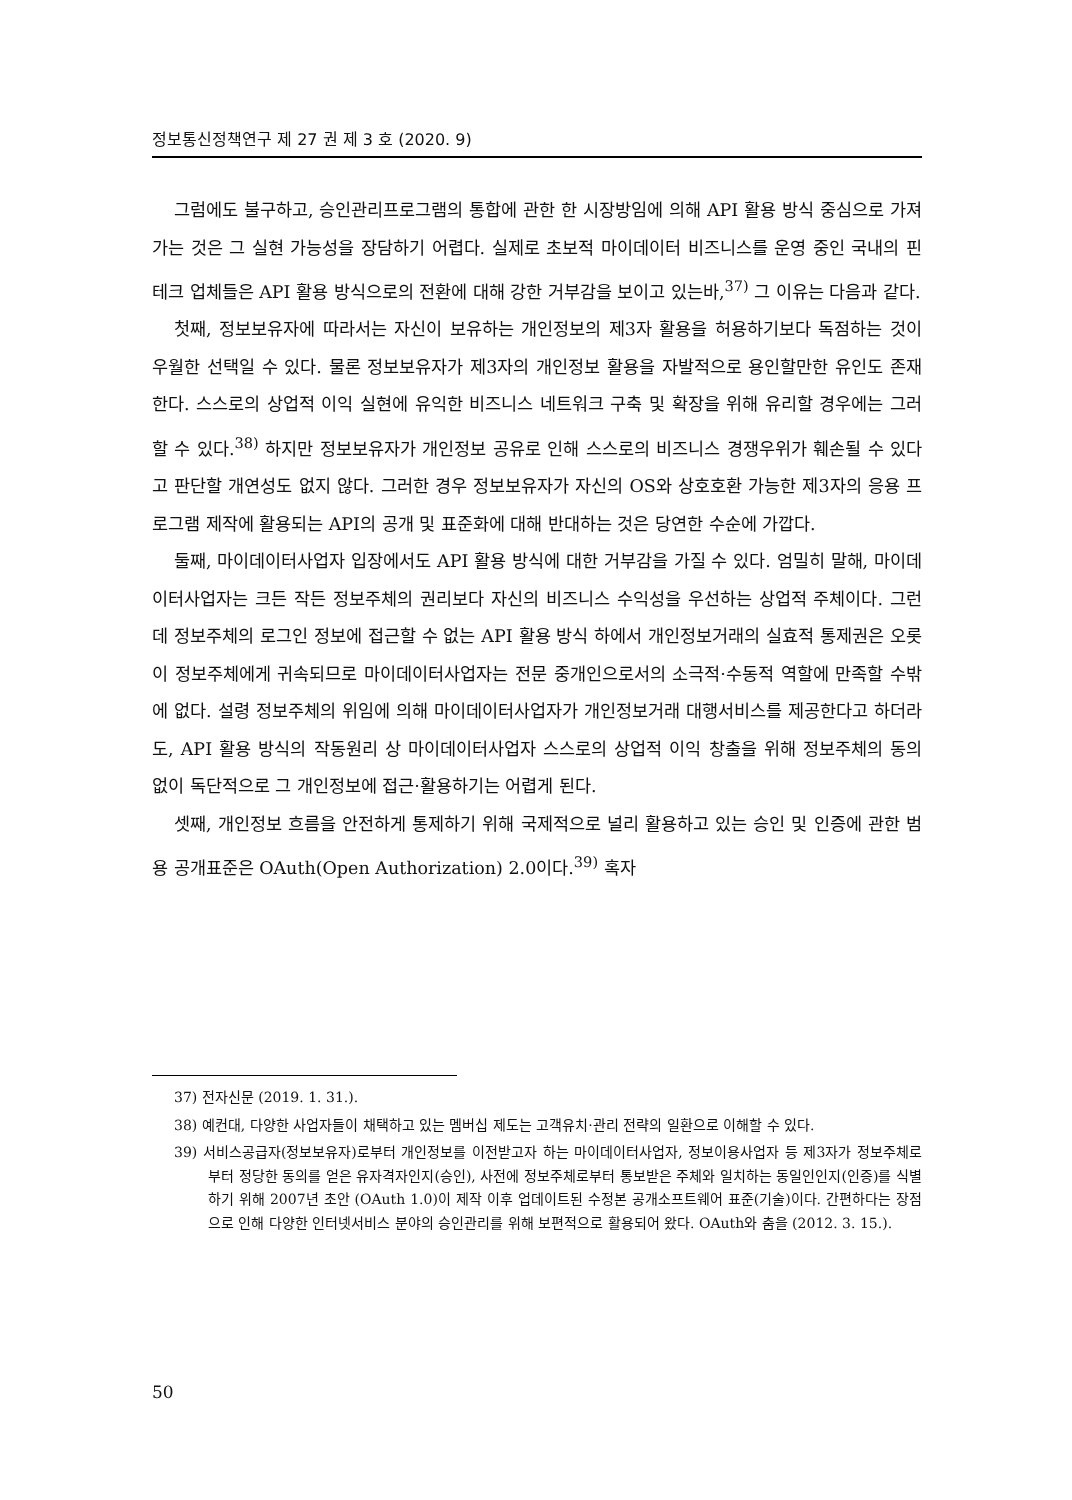정보통신정책연구 제 27 권 제 3 호 (2020. 9)
그럼에도 불구하고, 승인관리프로그램의 통합에 관한 한 시장방임에 의해 API 활용 방식 중심으로 가져가는 것은 그 실현 가능성을 장담하기 어렵다. 실제로 초보적 마이데이터 비즈니스를 운영 중인 국내의 핀테크 업체들은 API 활용 방식으로의 전환에 대해 강한 거부감을 보이고 있는바,<sup>37)</sup> 그 이유는 다음과 같다.
첫째, 정보보유자에 따라서는 자신이 보유하는 개인정보의 제3자 활용을 허용하기보다 독점하는 것이 우월한 선택일 수 있다. 물론 정보보유자가 제3자의 개인정보 활용을 자발적으로 용인할만한 유인도 존재한다. 스스로의 상업적 이익 실현에 유익한 비즈니스 네트워크 구축 및 확장을 위해 유리할 경우에는 그러할 수 있다.<sup>38)</sup> 하지만 정보보유자가 개인정보 공유로 인해 스스로의 비즈니스 경쟁우위가 훼손될 수 있다고 판단할 개연성도 없지 않다. 그러한 경우 정보보유자가 자신의 OS와 상호호환 가능한 제3자의 응용 프로그램 제작에 활용되는 API의 공개 및 표준화에 대해 반대하는 것은 당연한 수순에 가깝다.
둘째, 마이데이터사업자 입장에서도 API 활용 방식에 대한 거부감을 가질 수 있다. 엄밀히 말해, 마이데이터사업자는 크든 작든 정보주체의 권리보다 자신의 비즈니스 수익성을 우선하는 상업적 주체이다. 그런데 정보주체의 로그인 정보에 접근할 수 없는 API 활용 방식 하에서 개인정보거래의 실효적 통제권은 오롯이 정보주체에게 귀속되므로 마이데이터사업자는 전문 중개인으로서의 소극적·수동적 역할에 만족할 수밖에 없다. 설령 정보주체의 위임에 의해 마이데이터사업자가 개인정보거래 대행서비스를 제공한다고 하더라도, API 활용 방식의 작동원리 상 마이데이터사업자 스스로의 상업적 이익 창출을 위해 정보주체의 동의 없이 독단적으로 그 개인정보에 접근·활용하기는 어렵게 된다.
셋째, 개인정보 흐름을 안전하게 통제하기 위해 국제적으로 널리 활용하고 있는 승인 및 인증에 관한 범용 공개표준은 OAuth(Open Authorization) 2.0이다.<sup>39)</sup> 혹자
37) 전자신문 (2019. 1. 31.).
38) 예컨대, 다양한 사업자들이 채택하고 있는 멤버십 제도는 고객유치·관리 전략의 일환으로 이해할 수 있다.
39) 서비스공급자(정보보유자)로부터 개인정보를 이전받고자 하는 마이데이터사업자, 정보이용사업자 등 제3자가 정보주체로부터 정당한 동의를 얻은 유자격자인지(승인), 사전에 정보주체로부터 통보받은 주체와 일치하는 동일인인지(인증)를 식별하기 위해 2007년 초안 (OAuth 1.0)이 제작 이후 업데이트된 수정본 공개소프트웨어 표준(기술)이다. 간편하다는 장점으로 인해 다양한 인터넷서비스 분야의 승인관리를 위해 보편적으로 활용되어 왔다. OAuth와 춤을 (2012. 3. 15.).
50